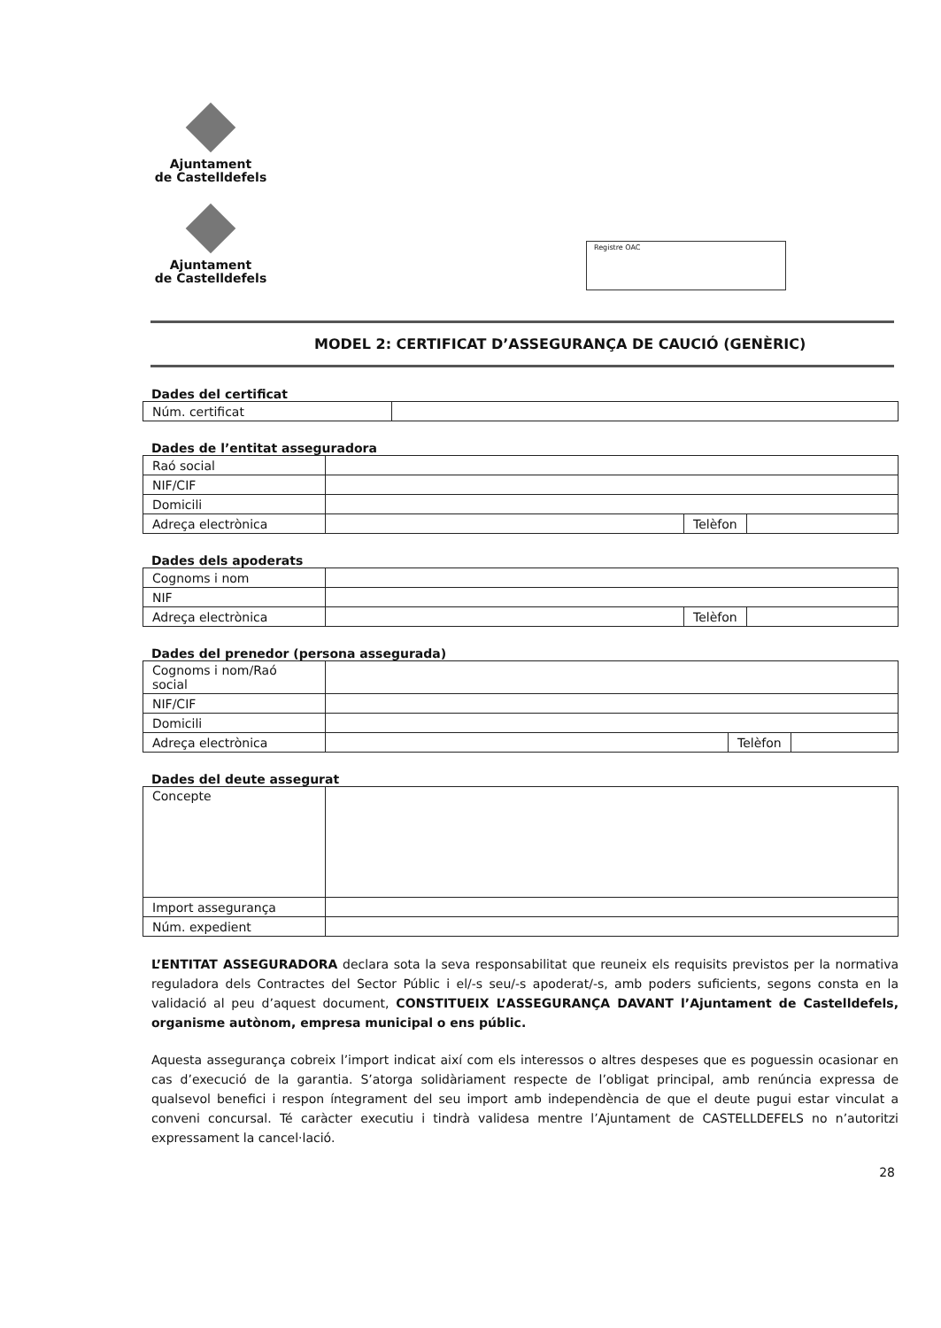Ajuntament
de Castelldefels
Ajuntament
de Castelldefels
Registre OAC
MODEL 2: CERTIFICAT D’ASSEGURANÇA DE CAUCIÓ (GENÈRIC)
Dades del certificat
| Núm. certificat | |
Dades de l’entitat asseguradora
| Raó social | | | |
| NIF/CIF | | | |
| Domicili | | | |
| Adreça electrònica | | Telèfon | |
Dades dels apoderats
| Cognoms i nom | | | |
| NIF | | | |
| Adreça electrònica | | Telèfon | |
Dades del prenedor (persona assegurada)
| Cognoms i nom/Raó social | | | |
| NIF/CIF | | | |
| Domicili | | | |
| Adreça electrònica | | Telèfon | |
Dades del deute assegurat
| Concepte | |
| Import assegurança | |
| Núm. expedient | |
L’ENTITAT ASSEGURADORA declara sota la seva responsabilitat que reuneix els requisits previstos per la normativa reguladora dels Contractes del Sector Públic i el/-s seu/-s apoderat/-s, amb poders suficients, segons consta en la validació al peu d’aquest document, CONSTITUEIX L’ASSEGURANÇA DAVANT l’Ajuntament de Castelldefels, organisme autònom, empresa municipal o ens públic.
Aquesta assegurança cobreix l’import indicat així com els interessos o altres despeses que es poguessin ocasionar en cas d’execució de la garantia. S’atorga solidàriament respecte de l’obligat principal, amb renúncia expressa de qualsevol benefici i respon íntegrament del seu import amb independència de que el deute pugui estar vinculat a conveni concursal. Té caràcter executiu i tindrà validesa mentre l’Ajuntament de CASTELLDEFELS no n’autoritzi expressament la cancel·lació.
28